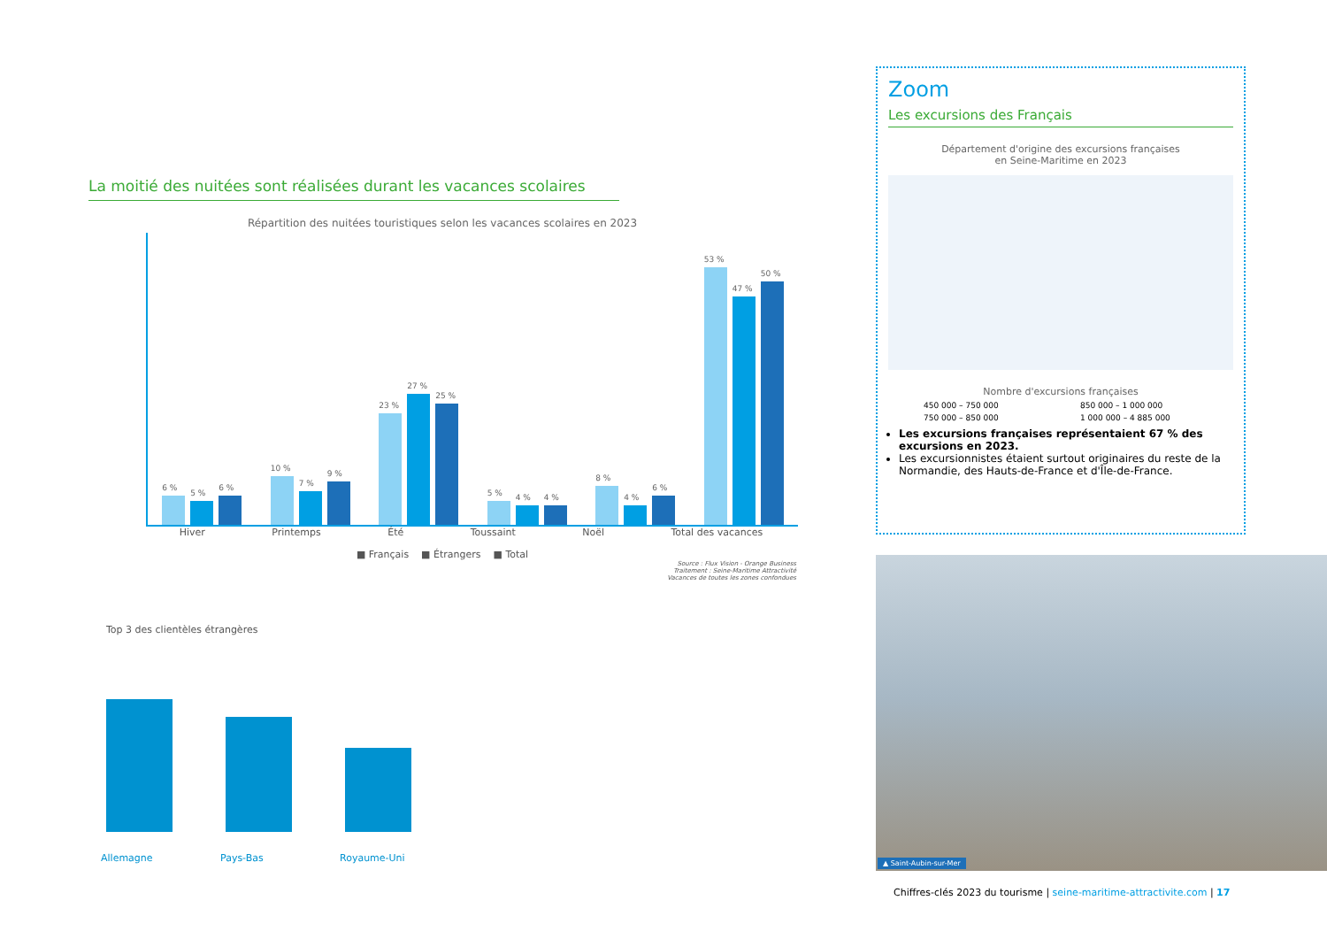La moitié des nuitées sont réalisées durant les vacances scolaires
Répartition des nuitées touristiques selon les vacances scolaires en 2023
6 %
5 %
6 %
10 %
7 %
9 %
23 %
27 %
25 %
5 %
4 %
4 %
8 %
4 %
6 %
53 %
47 %
50 %
Hiver Printemps Été Toussaint Noël Total des vacances
■ Français ■ Étrangers ■ Total
Source : Flux Vision - Orange Business
Traitement : Seine-Maritime Attractivité
Vacances de toutes les zones confondues
Top 3 des clientèles étrangères
Allemagne
Pays-Bas
Royaume-Uni
Zoom
Les excursions des Français
Département d'origine des excursions françaises
en Seine-Maritime en 2023
Nombre d'excursions françaises
450 000 – 750 000 850 000 – 1 000 000 750 000 – 850 000 1 000 000 – 4 885 000
Les excursions françaises représentaient 67 % des excursions en 2023.
Les excursionnistes étaient surtout originaires du reste de la Normandie, des Hauts-de-France et d'Île-de-France.
▲ Saint-Aubin-sur-Mer
Chiffres-clés 2023 du tourisme | seine-maritime-attractivite.com | 17